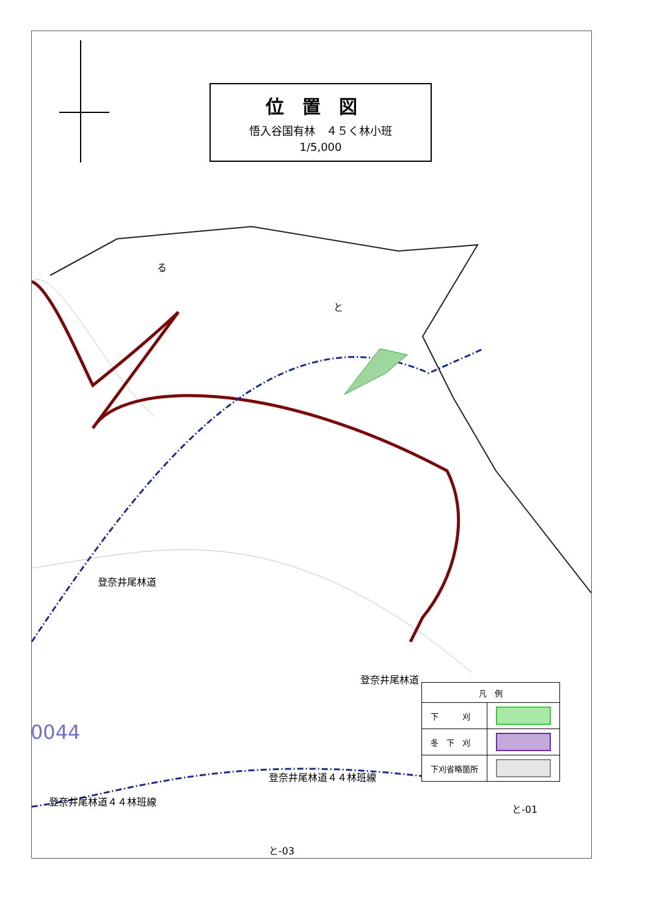位置図
悟入谷国有林　４５く林小班
1/5,000
る
と
登奈井尾林道
登奈井尾林道
登奈井尾林道４４林班線
登奈井尾林道４４林班線
0044
と-01
と-03
| 凡 例 | |
| --- | --- |
| 下 刈 | |
| 冬 下 刈 | |
| 下刈省略箇所 | |